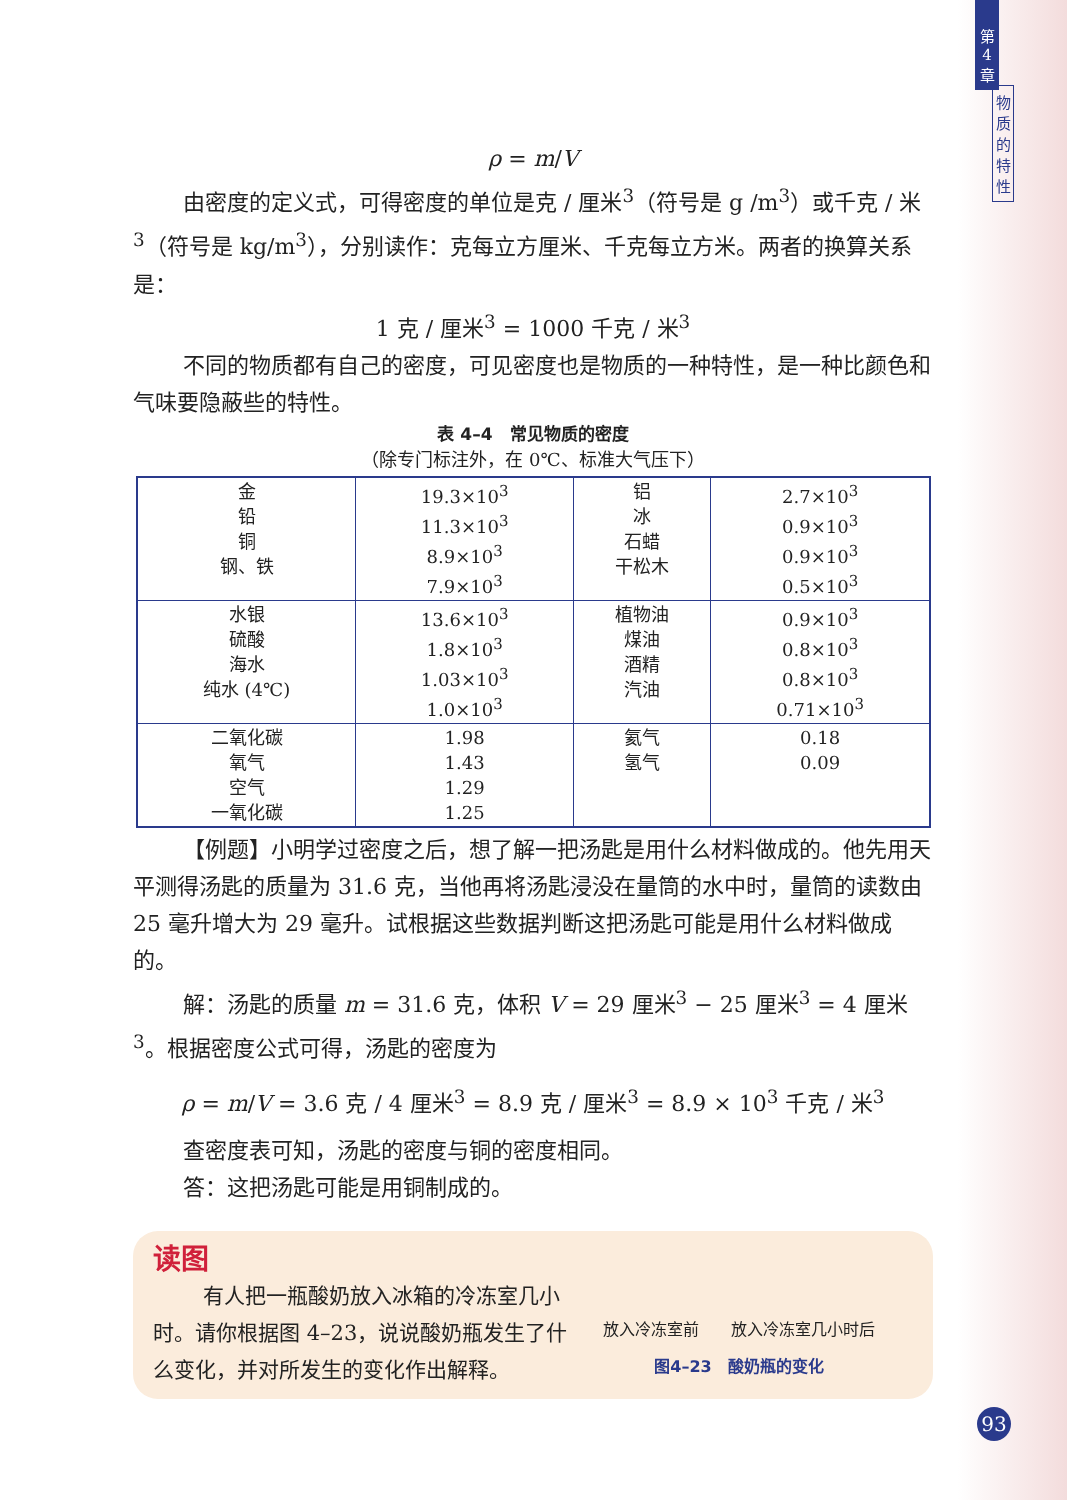第
4
章
物
质
的
特
性
ρ = m/V
由密度的定义式，可得密度的单位是克 / 厘米<sup>3</sup>（符号是 g /m<sup>3</sup>）或千克 / 米<sup>3</sup>（符号是 kg/m<sup>3</sup>），分别读作：克每立方厘米、千克每立方米。两者的换算关系是：
1 克 / 厘米<sup>3</sup> = 1000 千克 / 米<sup>3</sup>
不同的物质都有自己的密度，可见密度也是物质的一种特性，是一种比颜色和气味要隐蔽些的特性。
表 4–4　常见物质的密度
（除专门标注外，在 0℃、标准大气压下）
| 金 铅 铜 钢、铁 | 19.3×10<sup>3</sup> 11.3×10<sup>3</sup> 8.9×10<sup>3</sup> 7.9×10<sup>3</sup> | 铝 冰 石蜡 干松木 | 2.7×10<sup>3</sup> 0.9×10<sup>3</sup> 0.9×10<sup>3</sup> 0.5×10<sup>3</sup> |
| 水银 硫酸 海水 纯水 (4℃) | 13.6×10<sup>3</sup> 1.8×10<sup>3</sup> 1.03×10<sup>3</sup> 1.0×10<sup>3</sup> | 植物油 煤油 酒精 汽油 | 0.9×10<sup>3</sup> 0.8×10<sup>3</sup> 0.8×10<sup>3</sup> 0.71×10<sup>3</sup> |
| 二氧化碳 氧气 空气 一氧化碳 | 1.98 1.43 1.29 1.25 | 氦气 氢气 | 0.18 0.09 |
【例题】小明学过密度之后，想了解一把汤匙是用什么材料做成的。他先用天平测得汤匙的质量为 31.6 克，当他再将汤匙浸没在量筒的水中时，量筒的读数由 25 毫升增大为 29 毫升。试根据这些数据判断这把汤匙可能是用什么材料做成的。
解：汤匙的质量 m = 31.6 克，体积 V = 29 厘米<sup>3</sup> − 25 厘米<sup>3</sup> = 4 厘米<sup>3</sup>。根据密度公式可得，汤匙的密度为
ρ = m/V = 3.6 克 / 4 厘米<sup>3</sup> = 8.9 克 / 厘米<sup>3</sup> = 8.9 × 10<sup>3</sup> 千克 / 米<sup>3</sup>
查密度表可知，汤匙的密度与铜的密度相同。
答：这把汤匙可能是用铜制成的。
读图
有人把一瓶酸奶放入冰箱的冷冻室几小时。请你根据图 4–23，说说酸奶瓶发生了什么变化，并对所发生的变化作出解释。
放入冷冻室前　　放入冷冻室几小时后
图4–23　酸奶瓶的变化
93